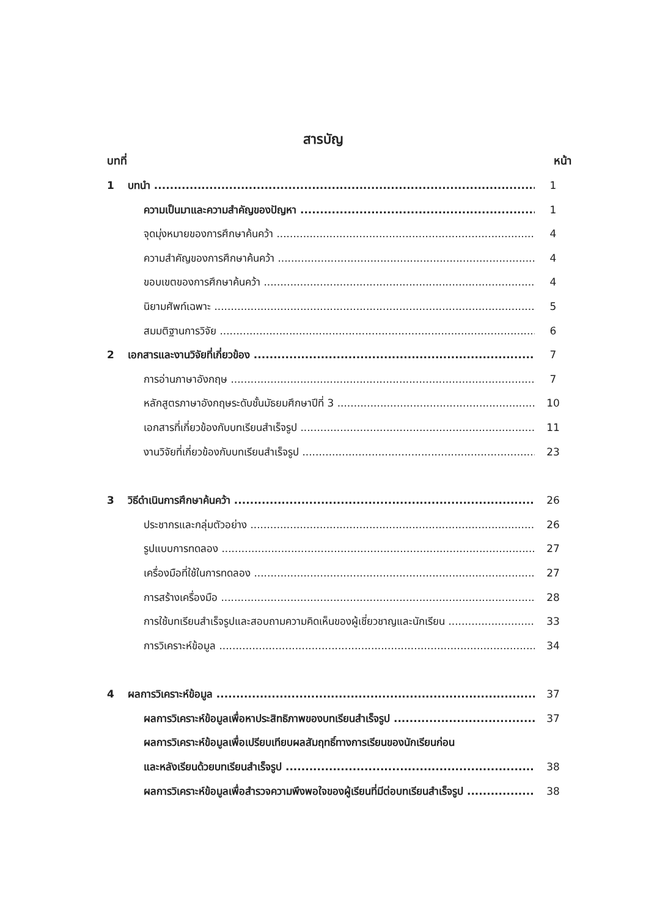สารบัญ
บทที่ หน้า
1 บทนำ 1
ความเป็นมาและความสำคัญของปัญหา 1
จุดมุ่งหมายของการศึกษาค้นคว้า 4
ความสำคัญของการศึกษาค้นคว้า 4
ขอบเขตของการศึกษาค้นคว้า 4
นิยามศัพท์เฉพาะ 5
สมมติฐานการวิจัย 6
2 เอกสารและงานวิจัยที่เกี่ยวข้อง 7
การอ่านภาษาอังกฤษ 7
หลักสูตรภาษาอังกฤษระดับชั้นมัธยมศึกษาปีที่ 3 10
เอกสารที่เกี่ยวข้องกับบทเรียนสำเร็จรูป 11
งานวิจัยที่เกี่ยวข้องกับบทเรียนสำเร็จรูป 23
3 วิธีดำเนินการศึกษาค้นคว้า 26
ประชากรและกลุ่มตัวอย่าง 26
รูปแบบการทดลอง 27
เครื่องมือที่ใช้ในการทดลอง 27
การสร้างเครื่องมือ 28
การใช้บทเรียนสำเร็จรูปและสอบถามความคิดเห็นของผู้เชี่ยวชาญและนักเรียน 33
การวิเคราะห์ข้อมูล 34
4 ผลการวิเคราะห์ข้อมูล 37
ผลการวิเคราะห์ข้อมูลเพื่อหาประสิทธิภาพของบทเรียนสำเร็จรูป 37
ผลการวิเคราะห์ข้อมูลเพื่อเปรียบเทียบผลสัมฤทธิ์ทางการเรียนของนักเรียนก่อน
และหลังเรียนด้วยบทเรียนสำเร็จรูป 38
ผลการวิเคราะห์ข้อมูลเพื่อสำรวจความพึงพอใจของผู้เรียนที่มีต่อบทเรียนสำเร็จรูป 38